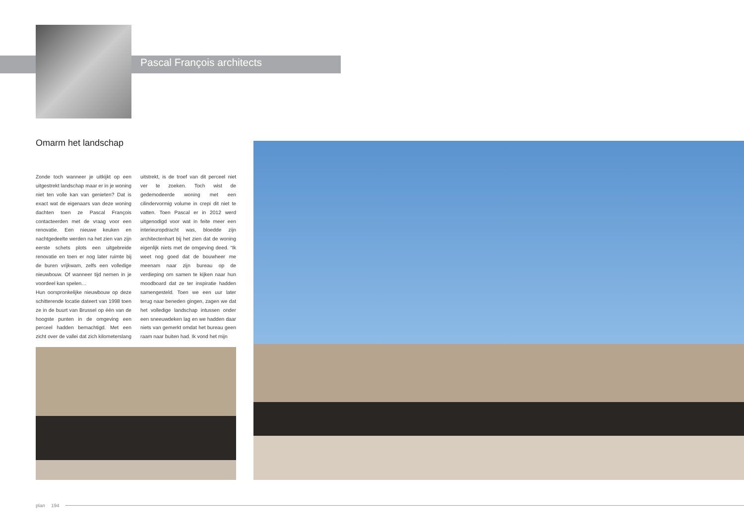Pascal François architects
Omarm het landschap
Zonde toch wanneer je uitkijkt op een uitgestrekt landschap maar er in je woning niet ten volle kan van genieten? Dat is exact wat de eigenaars van deze woning dachten toen ze Pascal François contacteerden met de vraag voor een renovatie. Een nieuwe keuken en nachtgedeelte werden na het zien van zijn eerste schets plots een uitgebreide renovatie en toen er nog later ruimte bij de buren vrijkwam, zelfs een volledige nieuwbouw. Of wanneer tijd nemen in je voordeel kan spelen…
Hun oorspronkelijke nieuwbouw op deze schitterende locatie dateert van 1998 toen ze in de buurt van Brussel op één van de hoogste punten in de omgeving een perceel hadden bemachtigd. Met een zicht over de vallei dat zich kilometerslang uitstrekt, is de troef van dit perceel niet ver te zoeken. Toch wist de gedemodeerde woning met een cilindervormig volume in crepi dit niet te vatten. Toen Pascal er in 2012 werd uitgenodigd voor wat in feite meer een interieuropdracht was, bloedde zijn architectenhart bij het zien dat de woning eigenlijk niets met de omgeving deed. “Ik weet nog goed dat de bouwheer me meenam naar zijn bureau op de verdieping om samen te kijken naar hun moodboard dat ze ter inspiratie hadden samengesteld. Toen we een uur later terug naar beneden gingen, zagen we dat het volledige landschap intussen onder een sneeuwdeken lag en we hadden daar niets van gemerkt omdat het bureau geen raam naar buiten had. Ik vond het mijn
plan 194